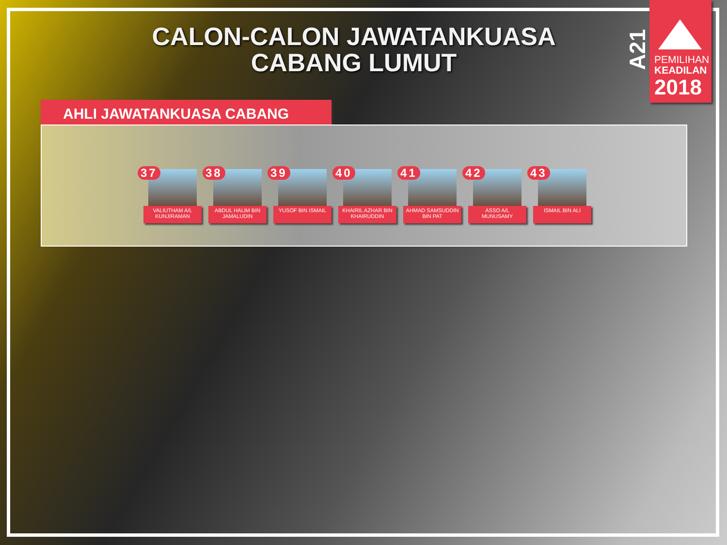CALON-CALON JAWATANKUASA
CABANG LUMUT
A21
PEMILIHAN
KEADILAN
2018
AHLI JAWATANKUASA CABANG
37
VALIUTHAM A/L KUNJIRAMAN
38
ABDUL HALIM BIN JAMALUDIN
39
YUSOF BIN ISMAIL
40
KHAIRIL AZHAR BIN KHAIRUDDIN
41
AHMAD SAMSUDDIN BIN PAT
42
ASSO A/L MUNUSAMY
43
ISMAIL BIN ALI